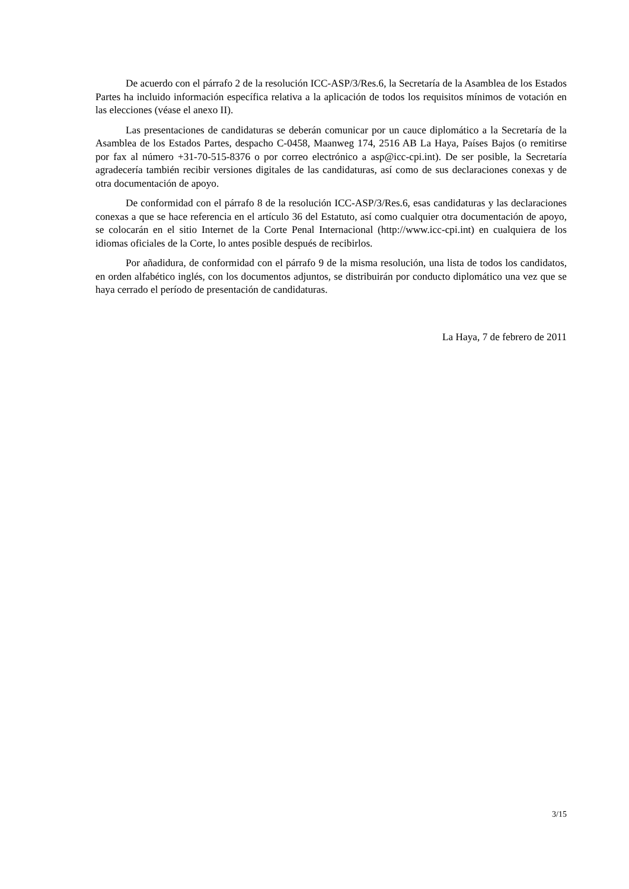De acuerdo con el párrafo 2 de la resolución ICC-ASP/3/Res.6, la Secretaría de la Asamblea de los Estados Partes ha incluido información específica relativa a la aplicación de todos los requisitos mínimos de votación en las elecciones (véase el anexo II).
Las presentaciones de candidaturas se deberán comunicar por un cauce diplomático a la Secretaría de la Asamblea de los Estados Partes, despacho C-0458, Maanweg 174, 2516 AB La Haya, Países Bajos (o remitirse por fax al número +31-70-515-8376 o por correo electrónico a asp@icc-cpi.int). De ser posible, la Secretaría agradecería también recibir versiones digitales de las candidaturas, así como de sus declaraciones conexas y de otra documentación de apoyo.
De conformidad con el párrafo 8 de la resolución ICC-ASP/3/Res.6, esas candidaturas y las declaraciones conexas a que se hace referencia en el artículo 36 del Estatuto, así como cualquier otra documentación de apoyo, se colocarán en el sitio Internet de la Corte Penal Internacional (http://www.icc-cpi.int) en cualquiera de los idiomas oficiales de la Corte, lo antes posible después de recibirlos.
Por añadidura, de conformidad con el párrafo 9 de la misma resolución, una lista de todos los candidatos, en orden alfabético inglés, con los documentos adjuntos, se distribuirán por conducto diplomático una vez que se haya cerrado el período de presentación de candidaturas.
La Haya, 7 de febrero de 2011
3/15